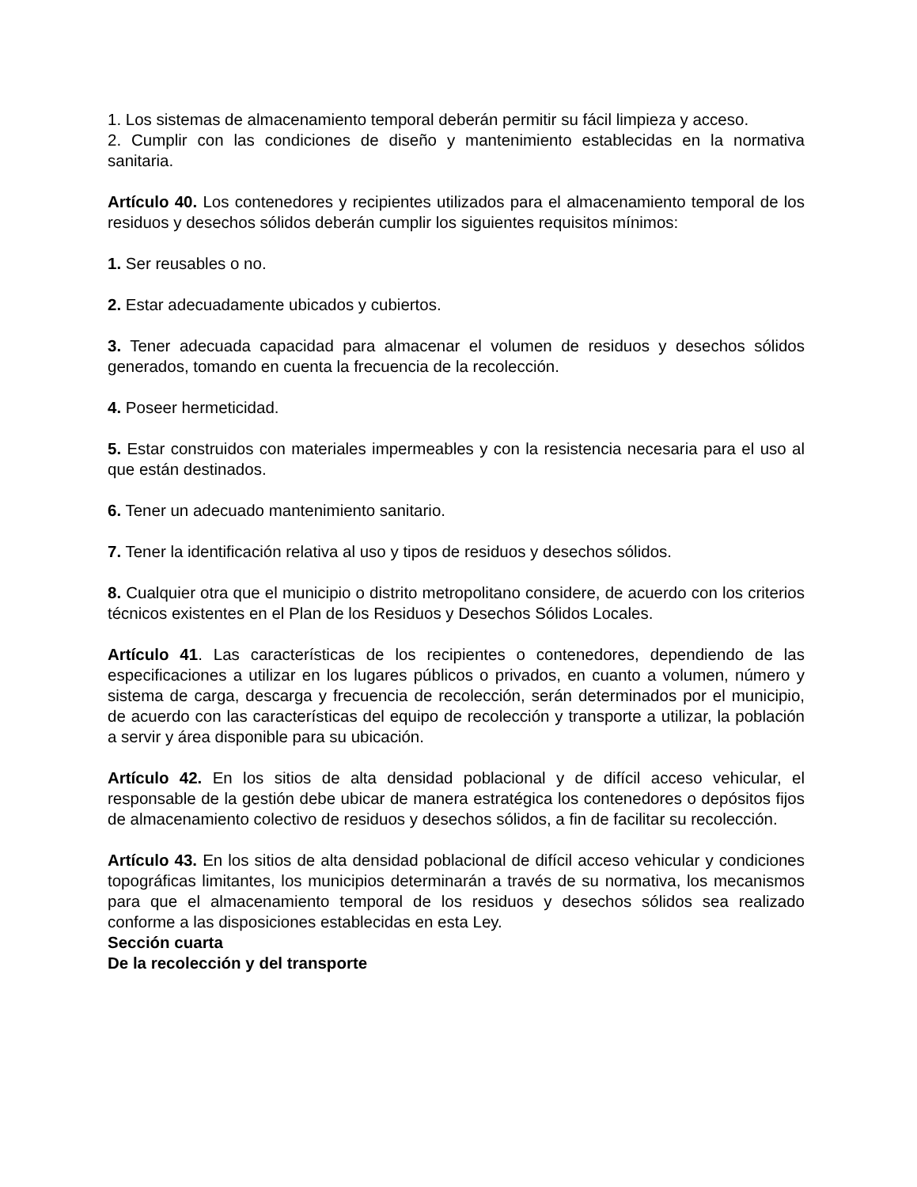1. Los sistemas de almacenamiento temporal deberán permitir su fácil limpieza y acceso.
2. Cumplir con las condiciones de diseño y mantenimiento establecidas en la normativa sanitaria.
Artículo 40. Los contenedores y recipientes utilizados para el almacenamiento temporal de los residuos y desechos sólidos deberán cumplir los siguientes requisitos mínimos:
1. Ser reusables o no.
2. Estar adecuadamente ubicados y cubiertos.
3. Tener adecuada capacidad para almacenar el volumen de residuos y desechos sólidos generados, tomando en cuenta la frecuencia de la recolección.
4. Poseer hermeticidad.
5. Estar construidos con materiales impermeables y con la resistencia necesaria para el uso al que están destinados.
6. Tener un adecuado mantenimiento sanitario.
7. Tener la identificación relativa al uso y tipos de residuos y desechos sólidos.
8. Cualquier otra que el municipio o distrito metropolitano considere, de acuerdo con los criterios técnicos existentes en el Plan de los Residuos y Desechos Sólidos Locales.
Artículo 41. Las características de los recipientes o contenedores, dependiendo de las especificaciones a utilizar en los lugares públicos o privados, en cuanto a volumen, número y sistema de carga, descarga y frecuencia de recolección, serán determinados por el municipio, de acuerdo con las características del equipo de recolección y transporte a utilizar, la población a servir y área disponible para su ubicación.
Artículo 42. En los sitios de alta densidad poblacional y de difícil acceso vehicular, el responsable de la gestión debe ubicar de manera estratégica los contenedores o depósitos fijos de almacenamiento colectivo de residuos y desechos sólidos, a fin de facilitar su recolección.
Artículo 43. En los sitios de alta densidad poblacional de difícil acceso vehicular y condiciones topográficas limitantes, los municipios determinarán a través de su normativa, los mecanismos para que el almacenamiento temporal de los residuos y desechos sólidos sea realizado conforme a las disposiciones establecidas en esta Ley.
Sección cuarta
De la recolección y del transporte